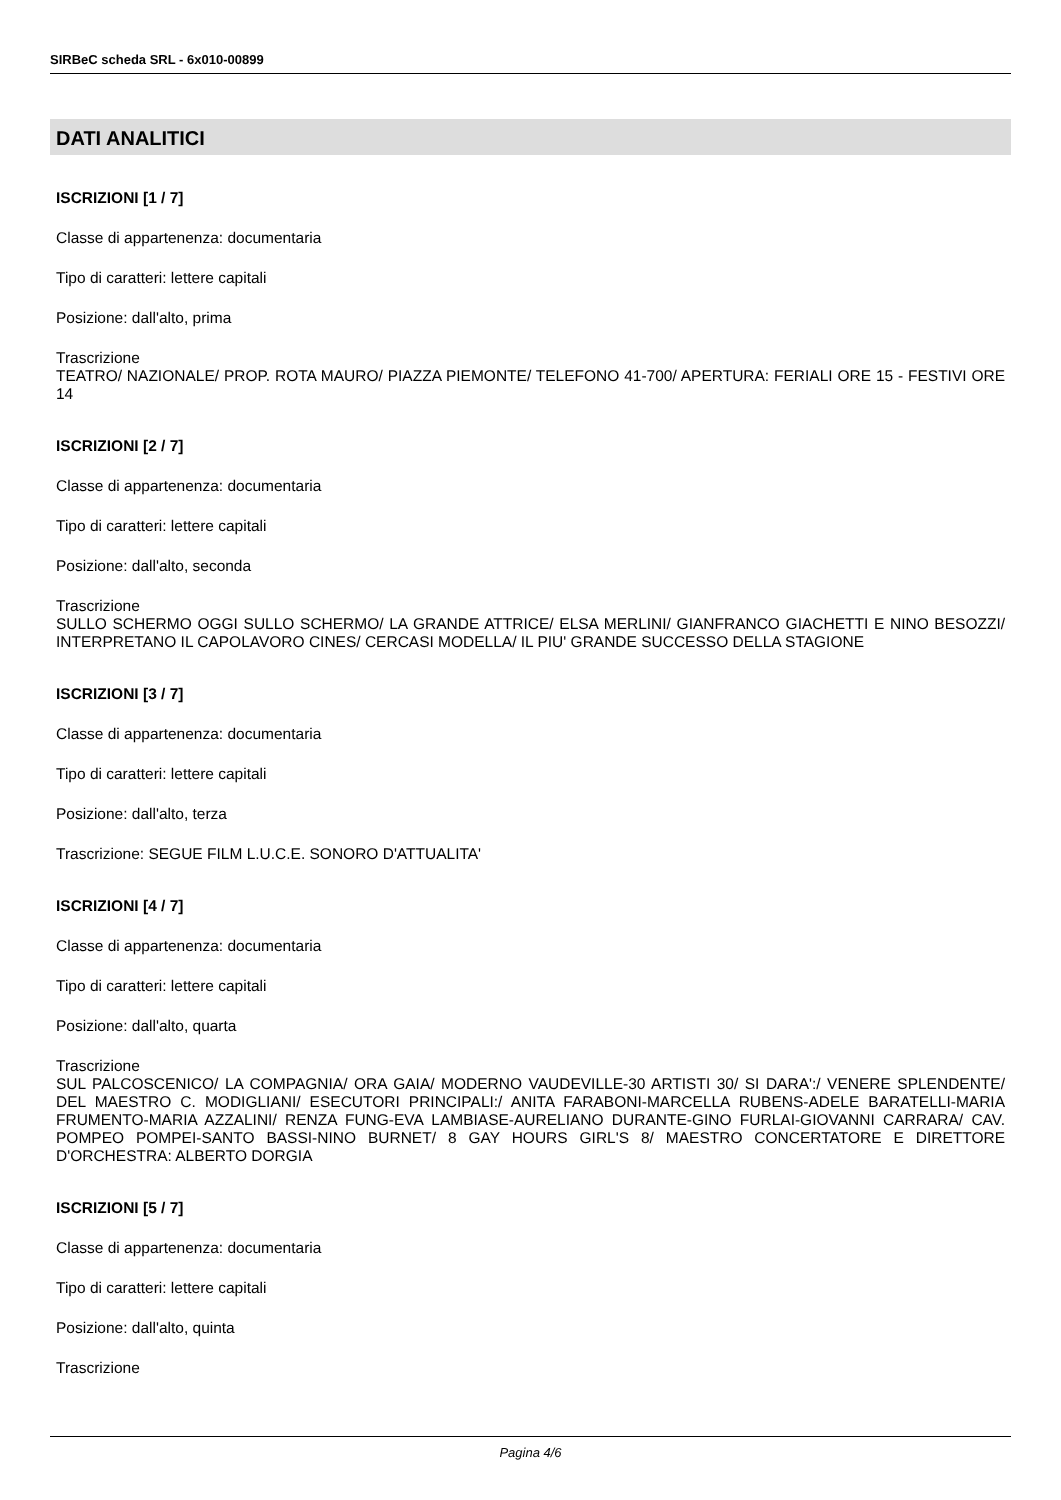SIRBeC scheda SRL - 6x010-00899
DATI ANALITICI
ISCRIZIONI [1 / 7]
Classe di appartenenza: documentaria
Tipo di caratteri: lettere capitali
Posizione: dall'alto, prima
Trascrizione
TEATRO/ NAZIONALE/ PROP. ROTA MAURO/ PIAZZA PIEMONTE/ TELEFONO 41-700/ APERTURA: FERIALI ORE 15 - FESTIVI ORE 14
ISCRIZIONI [2 / 7]
Classe di appartenenza: documentaria
Tipo di caratteri: lettere capitali
Posizione: dall'alto, seconda
Trascrizione
SULLO SCHERMO OGGI SULLO SCHERMO/ LA GRANDE ATTRICE/ ELSA MERLINI/ GIANFRANCO GIACHETTI E NINO BESOZZI/ INTERPRETANO IL CAPOLAVORO CINES/ CERCASI MODELLA/ IL PIU' GRANDE SUCCESSO DELLA STAGIONE
ISCRIZIONI [3 / 7]
Classe di appartenenza: documentaria
Tipo di caratteri: lettere capitali
Posizione: dall'alto, terza
Trascrizione: SEGUE FILM L.U.C.E. SONORO D'ATTUALITA'
ISCRIZIONI [4 / 7]
Classe di appartenenza: documentaria
Tipo di caratteri: lettere capitali
Posizione: dall'alto, quarta
Trascrizione
SUL PALCOSCENICO/ LA COMPAGNIA/ ORA GAIA/ MODERNO VAUDEVILLE-30 ARTISTI 30/ SI DARA':/ VENERE SPLENDENTE/ DEL MAESTRO C. MODIGLIANI/ ESECUTORI PRINCIPALI:/ ANITA FARABONI-MARCELLA RUBENS-ADELE BARATELLI-MARIA FRUMENTO-MARIA AZZALINI/ RENZA FUNG-EVA LAMBIASE-AURELIANO DURANTE-GINO FURLAI-GIOVANNI CARRARA/ CAV. POMPEO POMPEI-SANTO BASSI-NINO BURNET/ 8 GAY HOURS GIRL'S 8/ MAESTRO CONCERTATORE E DIRETTORE D'ORCHESTRA: ALBERTO DORGIA
ISCRIZIONI [5 / 7]
Classe di appartenenza: documentaria
Tipo di caratteri: lettere capitali
Posizione: dall'alto, quinta
Trascrizione
Pagina 4/6